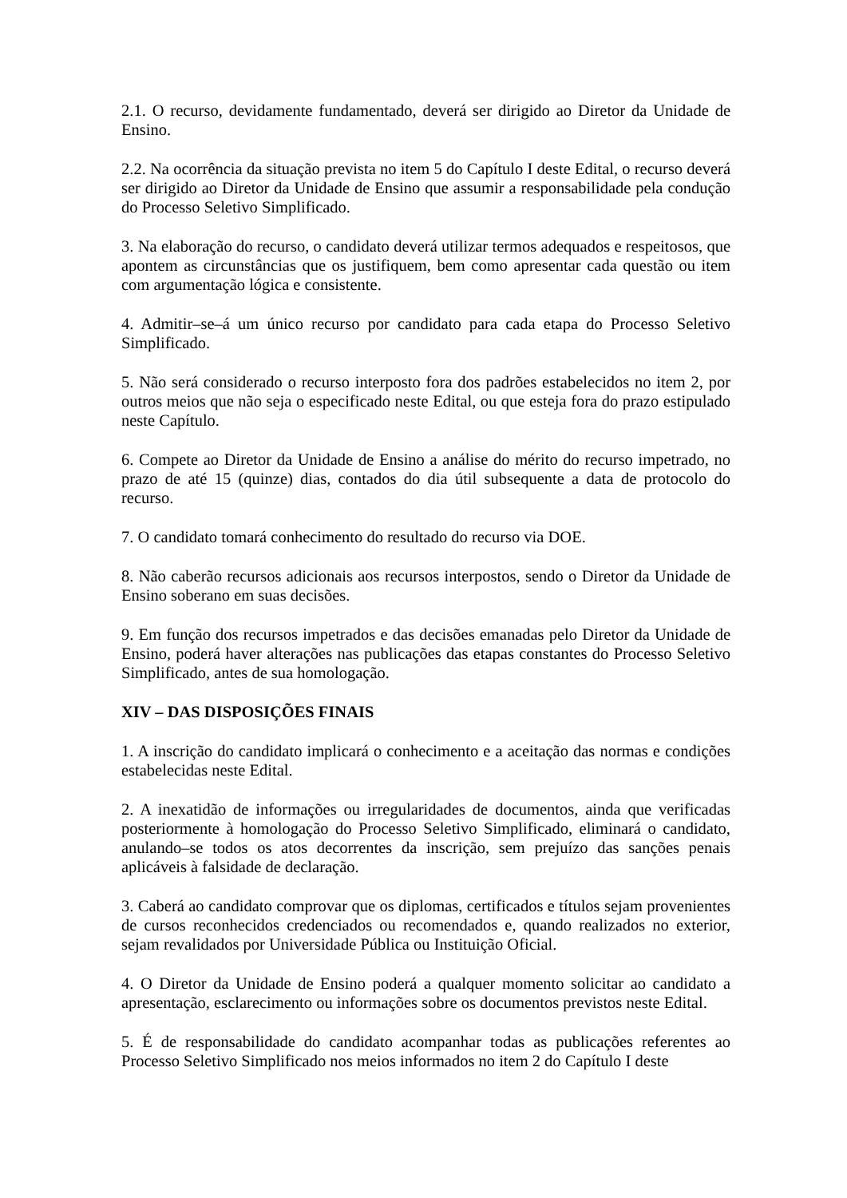2.1. O recurso, devidamente fundamentado, deverá ser dirigido ao Diretor da Unidade de Ensino.
2.2. Na ocorrência da situação prevista no item 5 do Capítulo I deste Edital, o recurso deverá ser dirigido ao Diretor da Unidade de Ensino que assumir a responsabilidade pela condução do Processo Seletivo Simplificado.
3. Na elaboração do recurso, o candidato deverá utilizar termos adequados e respeitosos, que apontem as circunstâncias que os justifiquem, bem como apresentar cada questão ou item com argumentação lógica e consistente.
4. Admitir–se–á um único recurso por candidato para cada etapa do Processo Seletivo Simplificado.
5. Não será considerado o recurso interposto fora dos padrões estabelecidos no item 2, por outros meios que não seja o especificado neste Edital, ou que esteja fora do prazo estipulado neste Capítulo.
6. Compete ao Diretor da Unidade de Ensino a análise do mérito do recurso impetrado, no prazo de até 15 (quinze) dias, contados do dia útil subsequente a data de protocolo do recurso.
7. O candidato tomará conhecimento do resultado do recurso via DOE.
8. Não caberão recursos adicionais aos recursos interpostos, sendo o Diretor da Unidade de Ensino soberano em suas decisões.
9. Em função dos recursos impetrados e das decisões emanadas pelo Diretor da Unidade de Ensino, poderá haver alterações nas publicações das etapas constantes do Processo Seletivo Simplificado, antes de sua homologação.
XIV – DAS DISPOSIÇÕES FINAIS
1. A inscrição do candidato implicará o conhecimento e a aceitação das normas e condições estabelecidas neste Edital.
2. A inexatidão de informações ou irregularidades de documentos, ainda que verificadas posteriormente à homologação do Processo Seletivo Simplificado, eliminará o candidato, anulando–se todos os atos decorrentes da inscrição, sem prejuízo das sanções penais aplicáveis à falsidade de declaração.
3. Caberá ao candidato comprovar que os diplomas, certificados e títulos sejam provenientes de cursos reconhecidos credenciados ou recomendados e, quando realizados no exterior, sejam revalidados por Universidade Pública ou Instituição Oficial.
4. O Diretor da Unidade de Ensino poderá a qualquer momento solicitar ao candidato a apresentação, esclarecimento ou informações sobre os documentos previstos neste Edital.
5. É de responsabilidade do candidato acompanhar todas as publicações referentes ao Processo Seletivo Simplificado nos meios informados no item 2 do Capítulo I deste